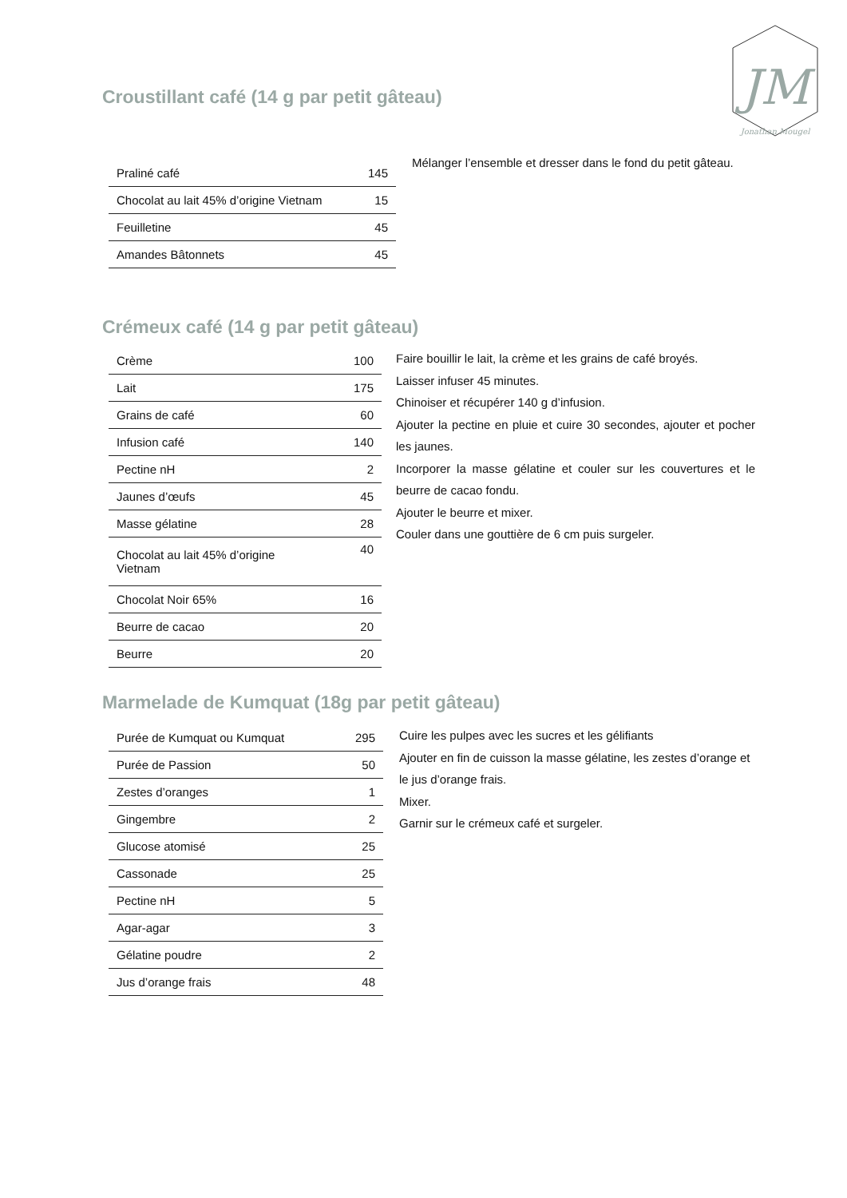JM
Jonathan Mougel
Croustillant café (14 g par petit gâteau)
| Praliné café | 145 |
| Chocolat au lait 45% d’origine Vietnam | 15 |
| Feuilletine | 45 |
| Amandes Bâtonnets | 45 |
Mélanger l’ensemble et dresser dans le fond du petit gâteau.
Crémeux café (14 g par petit gâteau)
| Crème | 100 |
| Lait | 175 |
| Grains de café | 60 |
| Infusion café | 140 |
| Pectine nH | 2 |
| Jaunes d’œufs | 45 |
| Masse gélatine | 28 |
| Chocolat au lait 45% d’origine Vietnam | 40 |
| Chocolat Noir 65% | 16 |
| Beurre de cacao | 20 |
| Beurre | 20 |
Faire bouillir le lait, la crème et les grains de café broyés.
Laisser infuser 45 minutes.
Chinoiser et récupérer 140 g d’infusion.
Ajouter la pectine en pluie et cuire 30 secondes, ajouter et pocher les jaunes.
Incorporer la masse gélatine et couler sur les couvertures et le beurre de cacao fondu.
Ajouter le beurre et mixer.
Couler dans une gouttière de 6 cm puis surgeler.
Marmelade de Kumquat (18g par petit gâteau)
| Purée de Kumquat ou Kumquat | 295 |
| Purée de Passion | 50 |
| Zestes d’oranges | 1 |
| Gingembre | 2 |
| Glucose atomisé | 25 |
| Cassonade | 25 |
| Pectine nH | 5 |
| Agar-agar | 3 |
| Gélatine poudre | 2 |
| Jus d’orange frais | 48 |
Cuire les pulpes avec les sucres et les gélifiants
Ajouter en fin de cuisson la masse gélatine, les zestes d’orange et le jus d’orange frais.
Mixer.
Garnir sur le crémeux café et surgeler.